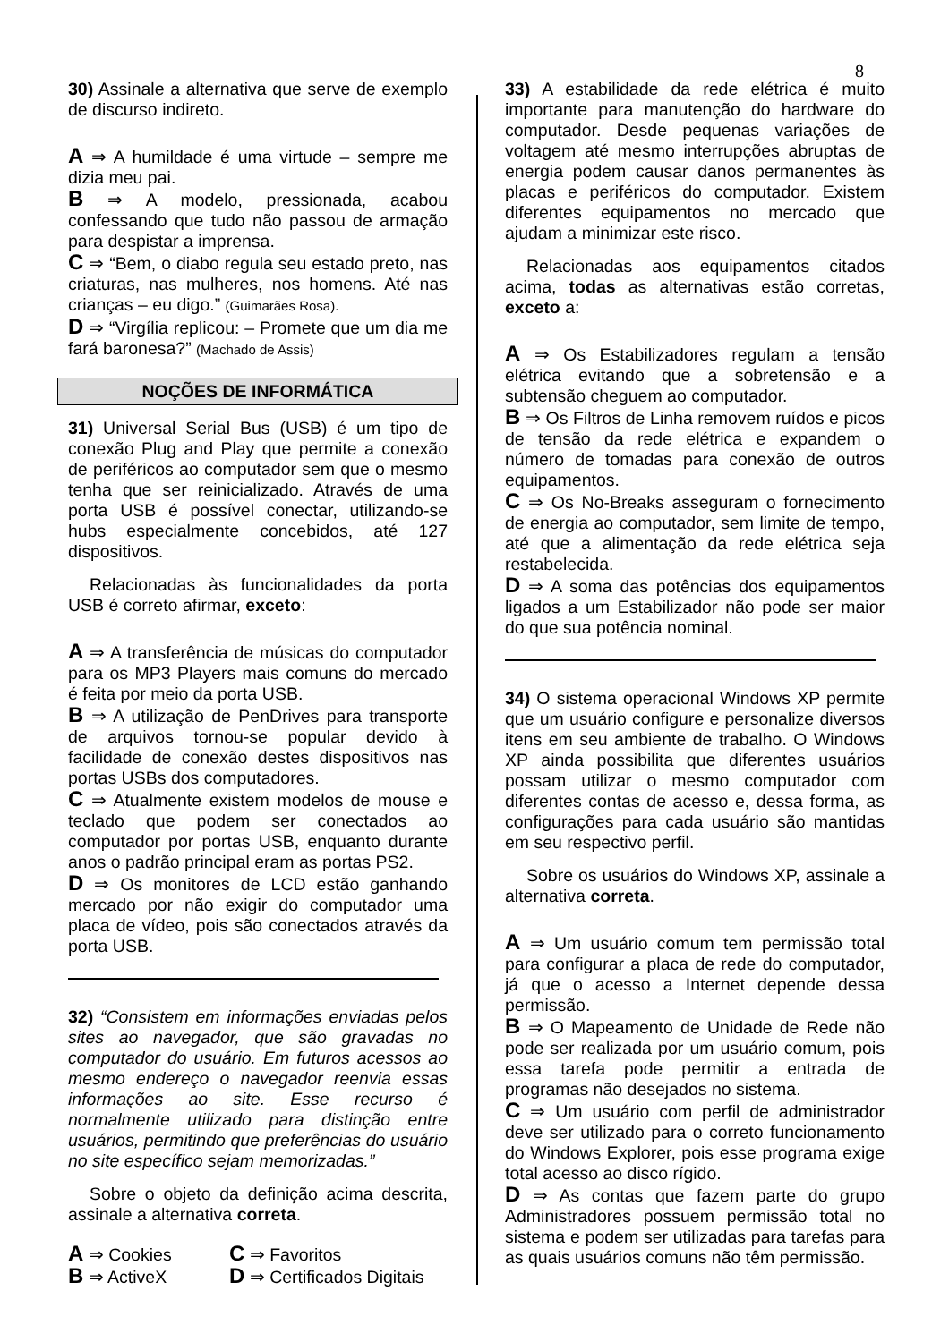8
30) Assinale a alternativa que serve de exemplo de discurso indireto.
A ⇒ A humildade é uma virtude – sempre me dizia meu pai.
B ⇒ A modelo, pressionada, acabou confessando que tudo não passou de armação para despistar a imprensa.
C ⇒ “Bem, o diabo regula seu estado preto, nas criaturas, nas mulheres, nos homens. Até nas crianças – eu digo.” (Guimarães Rosa).
D ⇒ “Virgília replicou: – Promete que um dia me fará baronesa?” (Machado de Assis)
NOÇÕES DE INFORMÁTICA
31) Universal Serial Bus (USB) é um tipo de conexão Plug and Play que permite a conexão de periféricos ao computador sem que o mesmo tenha que ser reinicializado. Através de uma porta USB é possível conectar, utilizando-se hubs especialmente concebidos, até 127 dispositivos.
Relacionadas às funcionalidades da porta USB é correto afirmar, exceto:
A ⇒ A transferência de músicas do computador para os MP3 Players mais comuns do mercado é feita por meio da porta USB.
B ⇒ A utilização de PenDrives para transporte de arquivos tornou-se popular devido à facilidade de conexão destes dispositivos nas portas USBs dos computadores.
C ⇒ Atualmente existem modelos de mouse e teclado que podem ser conectados ao computador por portas USB, enquanto durante anos o padrão principal eram as portas PS2.
D ⇒ Os monitores de LCD estão ganhando mercado por não exigir do computador uma placa de vídeo, pois são conectados através da porta USB.
32) “Consistem em informações enviadas pelos sites ao navegador, que são gravadas no computador do usuário. Em futuros acessos ao mesmo endereço o navegador reenvia essas informações ao site. Esse recurso é normalmente utilizado para distinção entre usuários, permitindo que preferências do usuário no site específico sejam memorizadas.”
Sobre o objeto da definição acima descrita, assinale a alternativa correta.
A ⇒ Cookies
C ⇒ Favoritos
B ⇒ ActiveX
D ⇒ Certificados Digitais
33) A estabilidade da rede elétrica é muito importante para manutenção do hardware do computador. Desde pequenas variações de voltagem até mesmo interrupções abruptas de energia podem causar danos permanentes às placas e periféricos do computador. Existem diferentes equipamentos no mercado que ajudam a minimizar este risco.
Relacionadas aos equipamentos citados acima, todas as alternativas estão corretas, exceto a:
A ⇒ Os Estabilizadores regulam a tensão elétrica evitando que a sobretensão e a subtensão cheguem ao computador.
B ⇒ Os Filtros de Linha removem ruídos e picos de tensão da rede elétrica e expandem o número de tomadas para conexão de outros equipamentos.
C ⇒ Os No-Breaks asseguram o fornecimento de energia ao computador, sem limite de tempo, até que a alimentação da rede elétrica seja restabelecida.
D ⇒ A soma das potências dos equipamentos ligados a um Estabilizador não pode ser maior do que sua potência nominal.
34) O sistema operacional Windows XP permite que um usuário configure e personalize diversos itens em seu ambiente de trabalho. O Windows XP ainda possibilita que diferentes usuários possam utilizar o mesmo computador com diferentes contas de acesso e, dessa forma, as configurações para cada usuário são mantidas em seu respectivo perfil.
Sobre os usuários do Windows XP, assinale a alternativa correta.
A ⇒ Um usuário comum tem permissão total para configurar a placa de rede do computador, já que o acesso a Internet depende dessa permissão.
B ⇒ O Mapeamento de Unidade de Rede não pode ser realizada por um usuário comum, pois essa tarefa pode permitir a entrada de programas não desejados no sistema.
C ⇒ Um usuário com perfil de administrador deve ser utilizado para o correto funcionamento do Windows Explorer, pois esse programa exige total acesso ao disco rígido.
D ⇒ As contas que fazem parte do grupo Administradores possuem permissão total no sistema e podem ser utilizadas para tarefas para as quais usuários comuns não têm permissão.